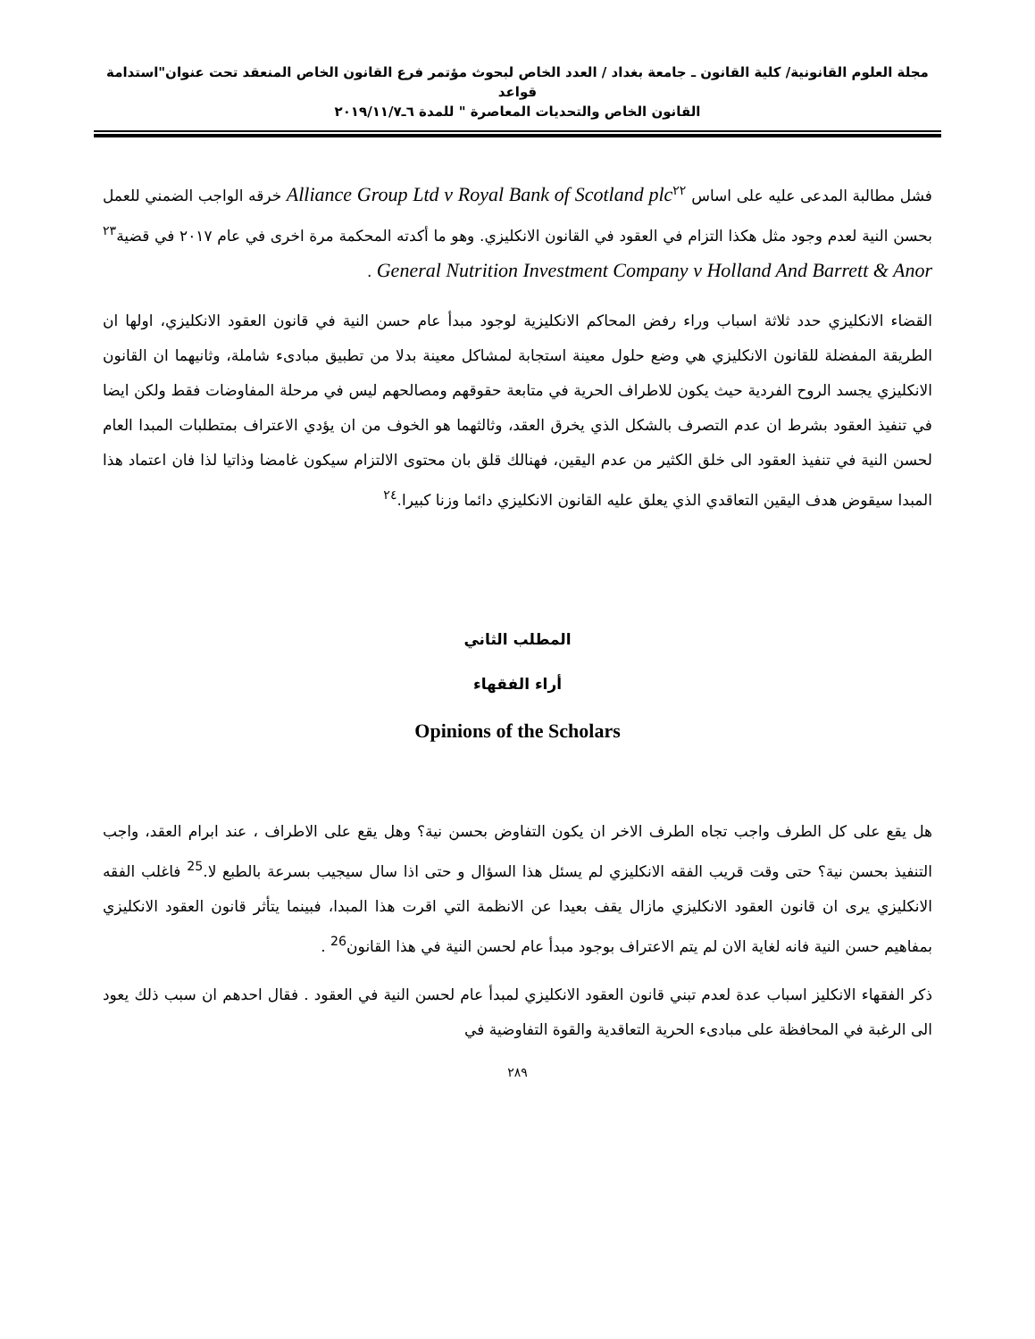مجلة العلوم القانونية/ كلية القانون ـ جامعة بغداد / العدد الخاص لبحوث مؤتمر فرع القانون الخاص المنعقد تحت عنوان"استدامة قواعد
القانون الخاص والتحديات المعاصرة " للمدة ٦ـ٢٠١٩/١١/٧
فشل مطالبة المدعى عليه على اساس Alliance Group Ltd v Royal Bank of Scotland plc<sup>٢٢</sup> خرقه الواجب الضمني للعمل بحسن النية لعدم وجود مثل هكذا التزام في العقود في القانون الانكليزي. وهو ما أكدته المحكمة مرة اخرى في عام ٢٠١٧ في قضية<sup>٢٣</sup> General Nutrition Investment Company v Holland And Barrett & Anor .
القضاء الانكليزي حدد ثلاثة اسباب وراء رفض المحاكم الانكليزية لوجود مبدأ عام حسن النية في قانون العقود الانكليزي، اولها ان الطريقة المفضلة للقانون الانكليزي هي وضع حلول معينة استجابة لمشاكل معينة بدلا من تطبيق مبادىء شاملة، وثانيهما ان القانون الانكليزي يجسد الروح الفردية حيث يكون للاطراف الحرية في متابعة حقوقهم ومصالحهم ليس في مرحلة المفاوضات فقط ولكن ايضا في تنفيذ العقود بشرط ان عدم التصرف بالشكل الذي يخرق العقد، وثالثهما هو الخوف من ان يؤدي الاعتراف بمتطلبات المبدا العام لحسن النية في تنفيذ العقود الى خلق الكثير من عدم اليقين، فهنالك قلق بان محتوى الالتزام سيكون غامضا وذاتيا لذا فان اعتماد هذا المبدا سيقوض هدف اليقين التعاقدي الذي يعلق عليه القانون الانكليزي دائما وزنا كبيرا.<sup>٢٤</sup>
المطلب الثاني
أراء الفقهاء
Opinions of the Scholars
هل يقع على كل الطرف واجب تجاه الطرف الاخر ان يكون التفاوض بحسن نية؟ وهل يقع على الاطراف ، عند ابرام العقد، واجب التنفيذ بحسن نية؟ حتى وقت قريب الفقه الانكليزي لم يسئل هذا السؤال و حتى اذا سال سيجيب بسرعة بالطبع لا.<sup>25</sup> فاغلب الفقه الانكليزي يرى ان قانون العقود الانكليزي مازال يقف بعيدا عن الانظمة التي اقرت هذا المبدا، فبينما يتأثر قانون العقود الانكليزي بمفاهيم حسن النية فانه لغاية الان لم يتم الاعتراف بوجود مبدأ عام لحسن النية في هذا القانون<sup>26</sup> .
ذكر الفقهاء الانكليز اسباب عدة لعدم تبني قانون العقود الانكليزي لمبدأ عام لحسن النية في العقود . فقال احدهم ان سبب ذلك يعود الى الرغبة في المحافظة على مبادىء الحرية التعاقدية والقوة التفاوضية في
٢٨٩